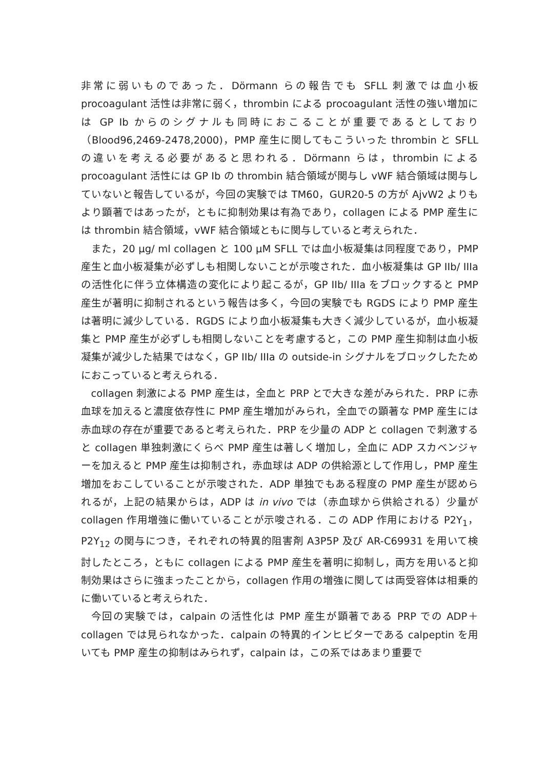非常に弱いものであった．Dörmann らの報告でも SFLL 刺激では血小板procoagulant 活性は非常に弱く，thrombin による procoagulant 活性の強い増加には GP Ib からのシグナルも同時におこることが重要であるとしており（Blood96,2469-2478,2000)，PMP 産生に関してもこういった thrombin と SFLL の違いを考える必要があると思われる．Dörmann らは，thrombin による procoagulant 活性には GP Ib の thrombin 結合領域が関与し vWF 結合領域は関与していないと報告しているが，今回の実験では TM60，GUR20-5 の方が AjvW2 よりもより顕著ではあったが，ともに抑制効果は有為であり，collagen による PMP 産生には thrombin 結合領域，vWF 結合領域ともに関与していると考えられた．
また，20 μg/ ml collagen と 100 μM SFLL では血小板凝集は同程度であり，PMP 産生と血小板凝集が必ずしも相関しないことが示唆された．血小板凝集は GP IIb/ IIIa の活性化に伴う立体構造の変化により起こるが，GP IIb/ IIIa をブロックすると PMP 産生が著明に抑制されるという報告は多く，今回の実験でも RGDS により PMP 産生は著明に減少している．RGDS により血小板凝集も大きく減少しているが，血小板凝集と PMP 産生が必ずしも相関しないことを考慮すると，この PMP 産生抑制は血小板凝集が減少した結果ではなく，GP IIb/ IIIa の outside-in シグナルをブロックしたためにおこっていると考えられる．
collagen 刺激による PMP 産生は，全血と PRP とで大きな差がみられた．PRP に赤血球を加えると濃度依存性に PMP 産生増加がみられ，全血での顕著な PMP 産生には赤血球の存在が重要であると考えられた．PRP を少量の ADP と collagen で刺激すると collagen 単独刺激にくらべ PMP 産生は著しく増加し，全血に ADP スカベンジャーを加えると PMP 産生は抑制され，赤血球は ADP の供給源として作用し，PMP 産生増加をおこしていることが示唆された．ADP 単独でもある程度の PMP 産生が認められるが，上記の結果からは，ADP は in vivo では（赤血球から供給される）少量が collagen 作用増強に働いていることが示唆される．この ADP 作用における P2Y<sub>1</sub>，P2Y<sub>12</sub> の関与につき，それぞれの特異的阻害剤 A3P5P 及び AR-C69931 を用いて検討したところ，ともに collagen による PMP 産生を著明に抑制し，両方を用いると抑制効果はさらに強まったことから，collagen 作用の増強に関しては両受容体は相乗的に働いていると考えられた．
今回の実験では，calpain の活性化は PMP 産生が顕著である PRP での ADP＋collagen では見られなかった．calpain の特異的インヒビターである calpeptin を用いても PMP 産生の抑制はみられず，calpain は，この系ではあまり重要で